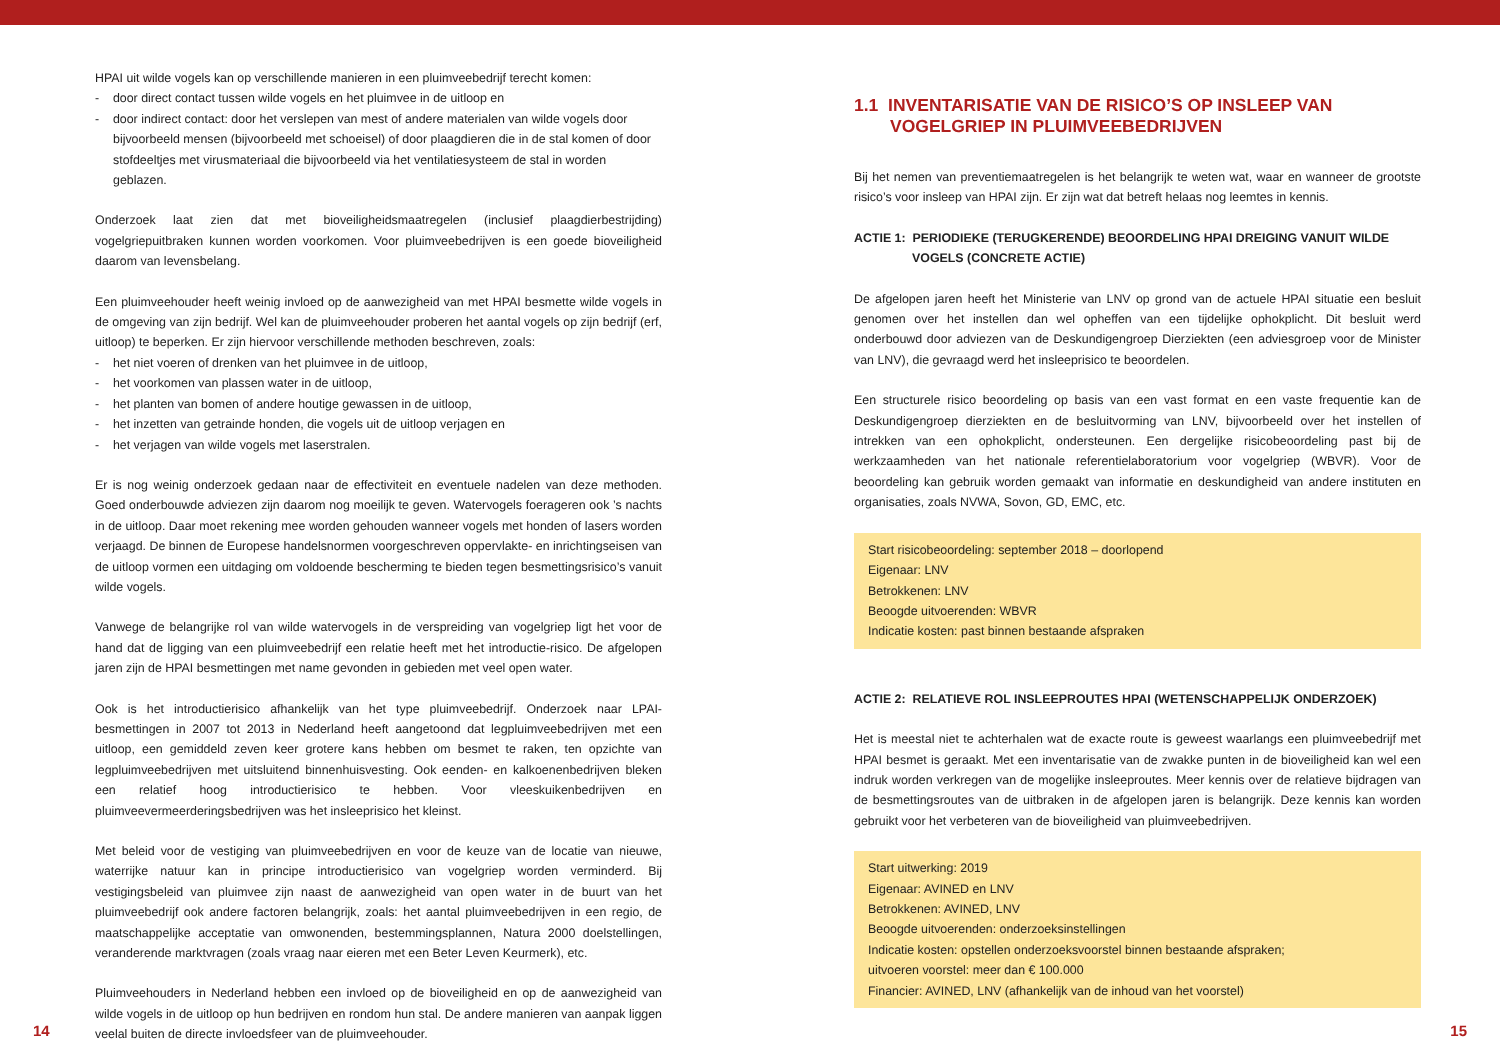HPAI uit wilde vogels kan op verschillende manieren in een pluimveebedrijf terecht komen:
- door direct contact tussen wilde vogels en het pluimvee in de uitloop en
- door indirect contact: door het verslepen van mest of andere materialen van wilde vogels door bijvoorbeeld mensen (bijvoorbeeld met schoeisel) of door plaagdieren die in de stal komen of door stofdeeltjes met virusmateriaal die bijvoorbeeld via het ventilatiesysteem de stal in worden geblazen.
Onderzoek laat zien dat met bioveiligheidsmaatregelen (inclusief plaagdierbestrijding) vogelgriepuitbraken kunnen worden voorkomen. Voor pluimveebedrijven is een goede bioveiligheid daarom van levensbelang.
Een pluimveehouder heeft weinig invloed op de aanwezigheid van met HPAI besmette wilde vogels in de omgeving van zijn bedrijf. Wel kan de pluimveehouder proberen het aantal vogels op zijn bedrijf (erf, uitloop) te beperken. Er zijn hiervoor verschillende methoden beschreven, zoals:
- het niet voeren of drenken van het pluimvee in de uitloop,
- het voorkomen van plassen water in de uitloop,
- het planten van bomen of andere houtige gewassen in de uitloop,
- het inzetten van getrainde honden, die vogels uit de uitloop verjagen en
- het verjagen van wilde vogels met laserstralen.
Er is nog weinig onderzoek gedaan naar de effectiviteit en eventuele nadelen van deze methoden. Goed onderbouwde adviezen zijn daarom nog moeilijk te geven. Watervogels foerageren ook ’s nachts in de uitloop. Daar moet rekening mee worden gehouden wanneer vogels met honden of lasers worden verjaagd. De binnen de Europese handelsnormen voorgeschreven oppervlakte- en inrichtingseisen van de uitloop vormen een uitdaging om voldoende bescherming te bieden tegen besmettingsrisico’s vanuit wilde vogels.
Vanwege de belangrijke rol van wilde watervogels in de verspreiding van vogelgriep ligt het voor de hand dat de ligging van een pluimveebedrijf een relatie heeft met het introductie-risico. De afgelopen jaren zijn de HPAI besmettingen met name gevonden in gebieden met veel open water.
Ook is het introductierisico afhankelijk van het type pluimveebedrijf. Onderzoek naar LPAI- besmettingen in 2007 tot 2013 in Nederland heeft aangetoond dat legpluimveebedrijven met een uitloop, een gemiddeld zeven keer grotere kans hebben om besmet te raken, ten opzichte van legpluimveebedrijven met uitsluitend binnenhuisvesting. Ook eenden- en kalkoenenbedrijven bleken een relatief hoog introductierisico te hebben. Voor vleeskuikenbedrijven en pluimveevermeerderingsbedrijven was het insleeprisico het kleinst.
Met beleid voor de vestiging van pluimveebedrijven en voor de keuze van de locatie van nieuwe, waterrijke natuur kan in principe introductierisico van vogelgriep worden verminderd. Bij vestigingsbeleid van pluimvee zijn naast de aanwezigheid van open water in de buurt van het pluimveebedrijf ook andere factoren belangrijk, zoals: het aantal pluimveebedrijven in een regio, de maatschappelijke acceptatie van omwonenden, bestemmingsplannen, Natura 2000 doelstellingen, veranderende marktvragen (zoals vraag naar eieren met een Beter Leven Keurmerk), etc.
Pluimveehouders in Nederland hebben een invloed op de bioveiligheid en op de aanwezigheid van wilde vogels in de uitloop op hun bedrijven en rondom hun stal. De andere manieren van aanpak liggen veelal buiten de directe invloedsfeer van de pluimveehouder.
1.1 INVENTARISATIE VAN DE RISICO’S OP INSLEEP VAN VOGELGRIEP IN PLUIMVEEBEDRIJVEN
Bij het nemen van preventiemaatregelen is het belangrijk te weten wat, waar en wanneer de grootste risico’s voor insleep van HPAI zijn. Er zijn wat dat betreft helaas nog leemtes in kennis.
ACTIE 1: PERIODIEKE (TERUGKERENDE) BEOORDELING HPAI DREIGING VANUIT WILDE VOGELS (CONCRETE ACTIE)
De afgelopen jaren heeft het Ministerie van LNV op grond van de actuele HPAI situatie een besluit genomen over het instellen dan wel opheffen van een tijdelijke ophokplicht. Dit besluit werd onderbouwd door adviezen van de Deskundigengroep Dierziekten (een adviesgroep voor de Minister van LNV), die gevraagd werd het insleeprisico te beoordelen.
Een structurele risico beoordeling op basis van een vast format en een vaste frequentie kan de Deskundigengroep dierziekten en de besluitvorming van LNV, bijvoorbeeld over het instellen of intrekken van een ophokplicht, ondersteunen. Een dergelijke risicobeoordeling past bij de werkzaamheden van het nationale referentielaboratorium voor vogelgriep (WBVR). Voor de beoordeling kan gebruik worden gemaakt van informatie en deskundigheid van andere instituten en organisaties, zoals NVWA, Sovon, GD, EMC, etc.
Start risicobeoordeling: september 2018 – doorlopend
Eigenaar: LNV
Betrokkenen: LNV
Beoogde uitvoerenden: WBVR
Indicatie kosten: past binnen bestaande afspraken
ACTIE 2: RELATIEVE ROL INSLEEPROUTES HPAI (WETENSCHAPPELIJK ONDERZOEK)
Het is meestal niet te achterhalen wat de exacte route is geweest waarlangs een pluimveebedrijf met HPAI besmet is geraakt. Met een inventarisatie van de zwakke punten in de bioveiligheid kan wel een indruk worden verkregen van de mogelijke insleeproutes. Meer kennis over de relatieve bijdragen van de besmettingsroutes van de uitbraken in de afgelopen jaren is belangrijk. Deze kennis kan worden gebruikt voor het verbeteren van de bioveiligheid van pluimveebedrijven.
Start uitwerking: 2019
Eigenaar: AVINED en LNV
Betrokkenen: AVINED, LNV
Beoogde uitvoerenden: onderzoeksinstellingen
Indicatie kosten: opstellen onderzoeksvoorstel binnen bestaande afspraken;
uitvoeren voorstel: meer dan € 100.000
Financier: AVINED, LNV (afhankelijk van de inhoud van het voorstel)
14 15